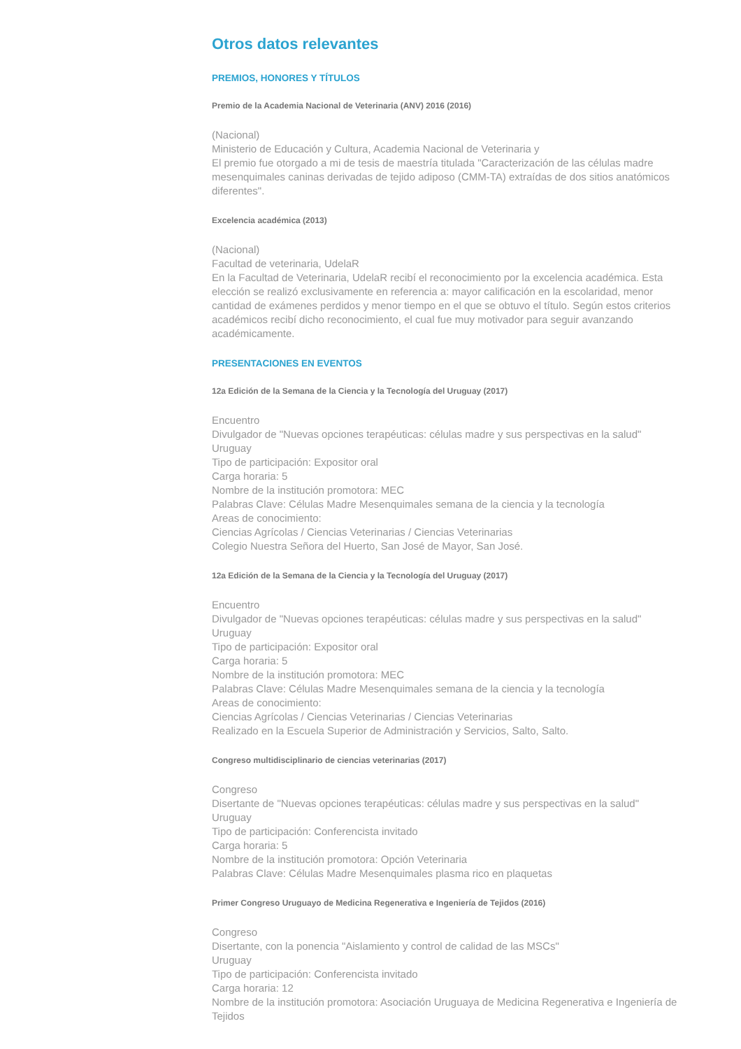Otros datos relevantes
PREMIOS, HONORES Y TÍTULOS
Premio de la Academia Nacional de Veterinaria (ANV) 2016 (2016)
(Nacional)
Ministerio de Educación y Cultura, Academia Nacional de Veterinaria y
El premio fue otorgado a mi de tesis de maestría titulada "Caracterización de las células madre mesenquimales caninas derivadas de tejido adiposo (CMM-TA) extraídas de dos sitios anatómicos diferentes".
Excelencia académica (2013)
(Nacional)
Facultad de veterinaria, UdelaR
En la Facultad de Veterinaria, UdelaR recibí el reconocimiento por la excelencia académica. Esta elección se realizó exclusivamente en referencia a: mayor calificación en la escolaridad, menor cantidad de exámenes perdidos y menor tiempo en el que se obtuvo el título. Según estos criterios académicos recibí dicho reconocimiento, el cual fue muy motivador para seguir avanzando académicamente.
PRESENTACIONES EN EVENTOS
12a Edición de la Semana de la Ciencia y la Tecnología del Uruguay (2017)
Encuentro
Divulgador de "Nuevas opciones terapéuticas: células madre y sus perspectivas en la salud"
Uruguay
Tipo de participación: Expositor oral
Carga horaria: 5
Nombre de la institución promotora: MEC
Palabras Clave: Células Madre Mesenquimales semana de la ciencia y la tecnología
Areas de conocimiento:
Ciencias Agrícolas / Ciencias Veterinarias / Ciencias Veterinarias
Colegio Nuestra Señora del Huerto, San José de Mayor, San José.
12a Edición de la Semana de la Ciencia y la Tecnología del Uruguay (2017)
Encuentro
Divulgador de "Nuevas opciones terapéuticas: células madre y sus perspectivas en la salud"
Uruguay
Tipo de participación: Expositor oral
Carga horaria: 5
Nombre de la institución promotora: MEC
Palabras Clave: Células Madre Mesenquimales semana de la ciencia y la tecnología
Areas de conocimiento:
Ciencias Agrícolas / Ciencias Veterinarias / Ciencias Veterinarias
Realizado en la Escuela Superior de Administración y Servicios, Salto, Salto.
Congreso multidisciplinario de ciencias veterinarias (2017)
Congreso
Disertante de "Nuevas opciones terapéuticas: células madre y sus perspectivas en la salud"
Uruguay
Tipo de participación: Conferencista invitado
Carga horaria: 5
Nombre de la institución promotora: Opción Veterinaria
Palabras Clave: Células Madre Mesenquimales plasma rico en plaquetas
Primer Congreso Uruguayo de Medicina Regenerativa e Ingeniería de Tejidos (2016)
Congreso
Disertante, con la ponencia "Aislamiento y control de calidad de las MSCs"
Uruguay
Tipo de participación: Conferencista invitado
Carga horaria: 12
Nombre de la institución promotora: Asociación Uruguaya de Medicina Regenerativa e Ingeniería de Tejidos